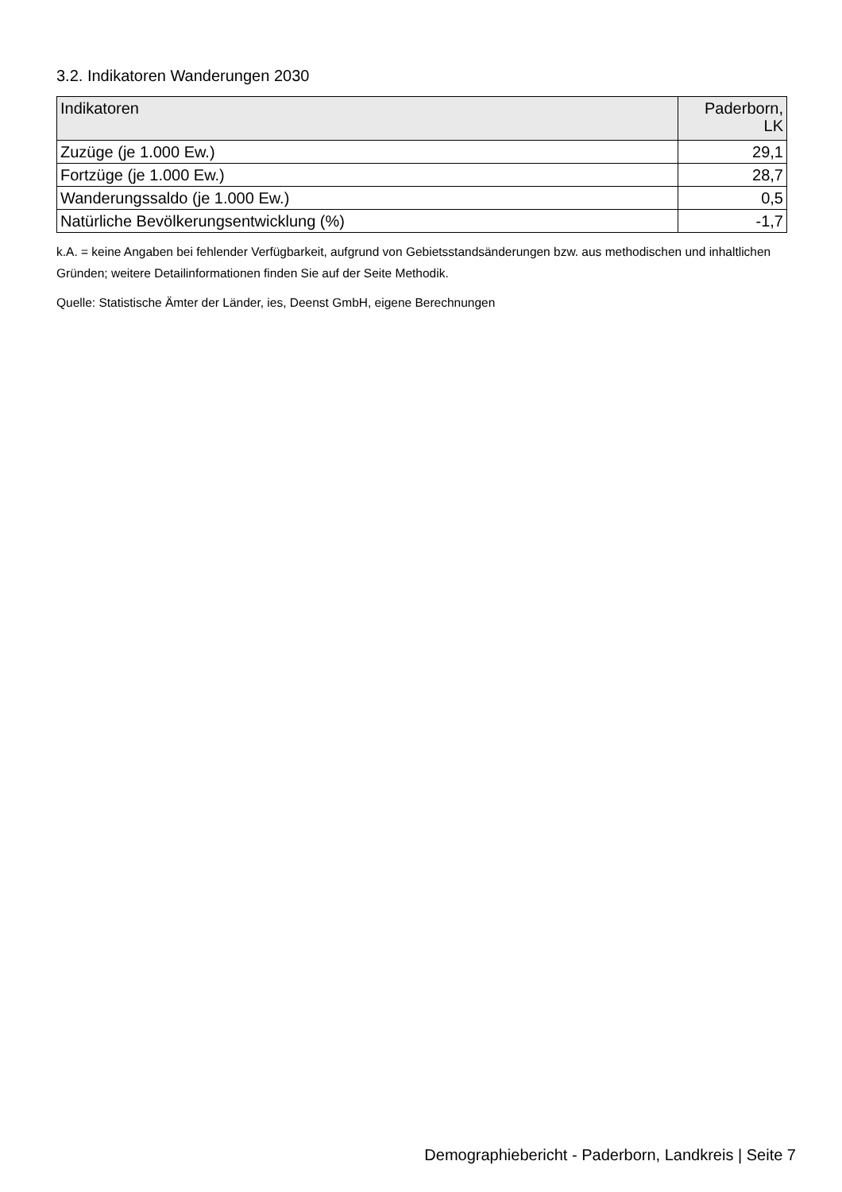3.2. Indikatoren Wanderungen 2030
| Indikatoren | Paderborn, LK |
| --- | --- |
| Zuzüge (je 1.000 Ew.) | 29,1 |
| Fortzüge (je 1.000 Ew.) | 28,7 |
| Wanderungssaldo (je 1.000 Ew.) | 0,5 |
| Natürliche Bevölkerungsentwicklung (%) | -1,7 |
k.A. = keine Angaben bei fehlender Verfügbarkeit, aufgrund von Gebietsstandsänderungen bzw. aus methodischen und inhaltlichen Gründen; weitere Detailinformationen finden Sie auf der Seite Methodik.
Quelle: Statistische Ämter der Länder, ies, Deenst GmbH, eigene Berechnungen
Demographiebericht - Paderborn, Landkreis | Seite 7